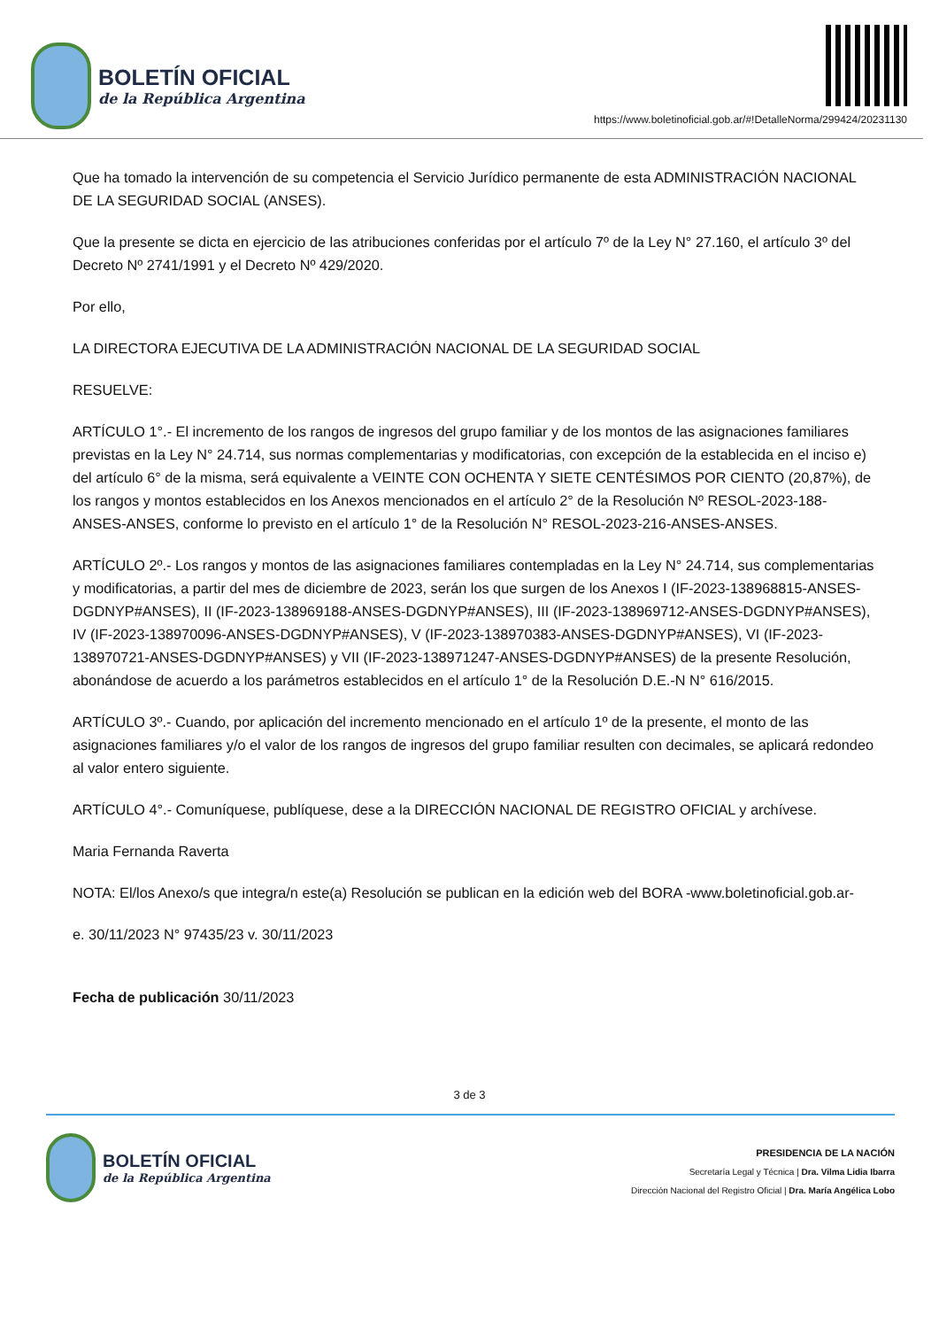BOLETÍN OFICIAL
de la República Argentina
https://www.boletinoficial.gob.ar/#!DetalleNorma/299424/20231130
Que ha tomado la intervención de su competencia el Servicio Jurídico permanente de esta ADMINISTRACIÓN NACIONAL DE LA SEGURIDAD SOCIAL (ANSES).
Que la presente se dicta en ejercicio de las atribuciones conferidas por el artículo 7º de la Ley N° 27.160, el artículo 3º del Decreto Nº 2741/1991 y el Decreto Nº 429/2020.
Por ello,
LA DIRECTORA EJECUTIVA DE LA ADMINISTRACIÓN NACIONAL DE LA SEGURIDAD SOCIAL
RESUELVE:
ARTÍCULO 1°.- El incremento de los rangos de ingresos del grupo familiar y de los montos de las asignaciones familiares previstas en la Ley N° 24.714, sus normas complementarias y modificatorias, con excepción de la establecida en el inciso e) del artículo 6° de la misma, será equivalente a VEINTE CON OCHENTA Y SIETE CENTÉSIMOS POR CIENTO (20,87%), de los rangos y montos establecidos en los Anexos mencionados en el artículo 2° de la Resolución Nº RESOL-2023-188-ANSES-ANSES, conforme lo previsto en el artículo 1° de la Resolución N° RESOL-2023-216-ANSES-ANSES.
ARTÍCULO 2º.- Los rangos y montos de las asignaciones familiares contempladas en la Ley N° 24.714, sus complementarias y modificatorias, a partir del mes de diciembre de 2023, serán los que surgen de los Anexos I (IF-2023-138968815-ANSES-DGDNYP#ANSES), II (IF-2023-138969188-ANSES-DGDNYP#ANSES), III (IF-2023-138969712-ANSES-DGDNYP#ANSES), IV (IF-2023-138970096-ANSES-DGDNYP#ANSES), V (IF-2023-138970383-ANSES-DGDNYP#ANSES), VI (IF-2023-138970721-ANSES-DGDNYP#ANSES) y VII (IF-2023-138971247-ANSES-DGDNYP#ANSES) de la presente Resolución, abonándose de acuerdo a los parámetros establecidos en el artículo 1° de la Resolución D.E.-N N° 616/2015.
ARTÍCULO 3º.- Cuando, por aplicación del incremento mencionado en el artículo 1º de la presente, el monto de las asignaciones familiares y/o el valor de los rangos de ingresos del grupo familiar resulten con decimales, se aplicará redondeo al valor entero siguiente.
ARTÍCULO 4°.- Comuníquese, publíquese, dese a la DIRECCIÓN NACIONAL DE REGISTRO OFICIAL y archívese.
Maria Fernanda Raverta
NOTA: El/los Anexo/s que integra/n este(a) Resolución se publican en la edición web del BORA -www.boletinoficial.gob.ar-
e. 30/11/2023 N° 97435/23 v. 30/11/2023
Fecha de publicación 30/11/2023
3 de 3
BOLETÍN OFICIAL
de la República Argentina
PRESIDENCIA DE LA NACIÓN
Secretaría Legal y Técnica | Dra. Vilma Lidia Ibarra
Dirección Nacional del Registro Oficial | Dra. María Angélica Lobo